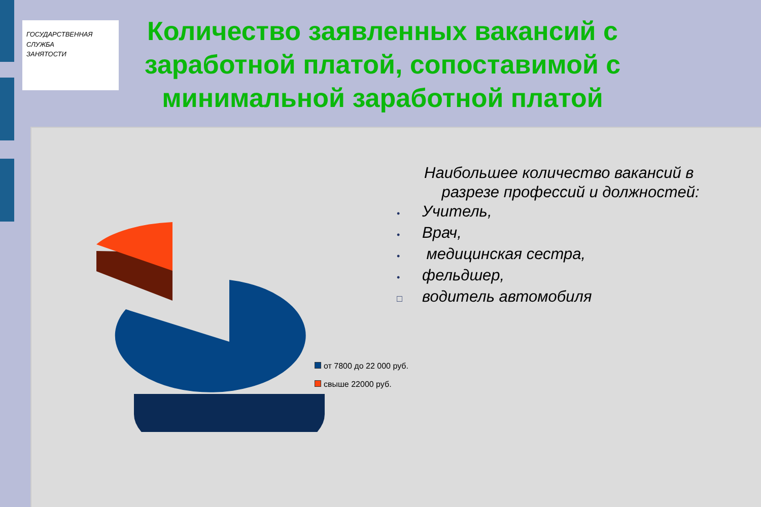ГОСУДАРСТВЕННАЯ
СЛУЖБА
ЗАНЯТОСТИ
Количество заявленных вакансий с заработной платой, сопоставимой с минимальной заработной платой
Наибольшее количество вакансий в
разрезе профессий и должностей:
• Учитель,
• Врач,
• медицинская сестра,
• фельдшер,
□ водитель автомобиля
от 7800 до 22 000 руб.
свыше 22000 руб.